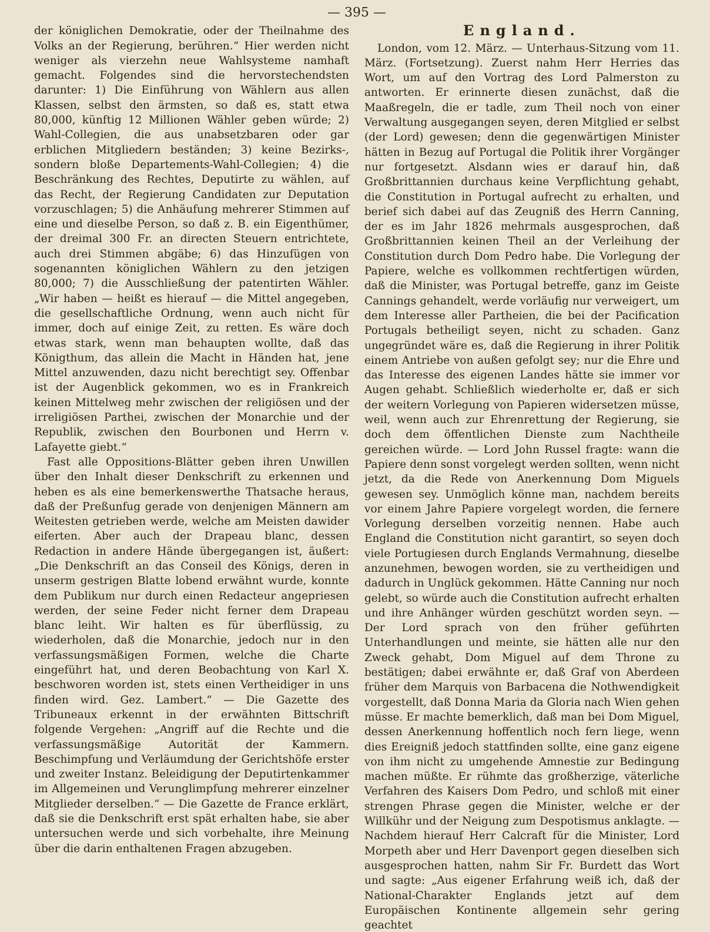— 395 —
der königlichen Demokratie, oder der Theilnahme des Volks an der Regierung, berühren.“ Hier werden nicht weniger als vierzehn neue Wahlsysteme namhaft gemacht. Folgendes sind die hervorstechendsten darunter: 1) Die Einführung von Wählern aus allen Klassen, selbst den ärmsten, so daß es, statt etwa 80,000, künftig 12 Millionen Wähler geben würde; 2) Wahl-Collegien, die aus unabsetzbaren oder gar erblichen Mitgliedern beständen; 3) keine Bezirks-, sondern bloße Departements-Wahl-Collegien; 4) die Beschränkung des Rechtes, Deputirte zu wählen, auf das Recht, der Regierung Candidaten zur Deputation vorzuschlagen; 5) die Anhäufung mehrerer Stimmen auf eine und dieselbe Person, so daß z. B. ein Eigenthümer, der dreimal 300 Fr. an directen Steuern entrichtete, auch drei Stimmen abgäbe; 6) das Hinzufügen von sogenannten königlichen Wählern zu den jetzigen 80,000; 7) die Ausschließung der patentirten Wähler. „Wir haben — heißt es hierauf — die Mittel angegeben, die gesellschaftliche Ordnung, wenn auch nicht für immer, doch auf einige Zeit, zu retten. Es wäre doch etwas stark, wenn man behaupten wollte, daß das Königthum, das allein die Macht in Händen hat, jene Mittel anzuwenden, dazu nicht berechtigt sey. Offenbar ist der Augenblick gekommen, wo es in Frankreich keinen Mittelweg mehr zwischen der religiösen und der irreligiösen Parthei, zwischen der Monarchie und der Republik, zwischen den Bourbonen und Herrn v. Lafayette giebt.“
Fast alle Oppositions-Blätter geben ihren Unwillen über den Inhalt dieser Denkschrift zu erkennen und heben es als eine bemerkenswerthe Thatsache heraus, daß der Preßunfug gerade von denjenigen Männern am Weitesten getrieben werde, welche am Meisten dawider eiferten. Aber auch der Drapeau blanc, dessen Redaction in andere Hände übergegangen ist, äußert: „Die Denkschrift an das Conseil des Königs, deren in unserm gestrigen Blatte lobend erwähnt wurde, konnte dem Publikum nur durch einen Redacteur angepriesen werden, der seine Feder nicht ferner dem Drapeau blanc leiht. Wir halten es für überflüssig, zu wiederholen, daß die Monarchie, jedoch nur in den verfassungsmäßigen Formen, welche die Charte eingeführt hat, und deren Beobachtung von Karl X. beschworen worden ist, stets einen Vertheidiger in uns finden wird. Gez. Lambert.“ — Die Gazette des Tribuneaux erkennt in der erwähnten Bittschrift folgende Vergehen: „Angriff auf die Rechte und die verfassungsmäßige Autorität der Kammern. Beschimpfung und Verläumdung der Gerichtshöfe erster und zweiter Instanz. Beleidigung der Deputirtenkammer im Allgemeinen und Verunglimpfung mehrerer einzelner Mitglieder derselben.“ — Die Gazette de France erklärt, daß sie die Denkschrift erst spät erhalten habe, sie aber untersuchen werde und sich vorbehalte, ihre Meinung über die darin enthaltenen Fragen abzugeben.
England.
London, vom 12. März. — Unterhaus-Sitzung vom 11. März. (Fortsetzung). Zuerst nahm Herr Herries das Wort, um auf den Vortrag des Lord Palmerston zu antworten. Er erinnerte diesen zunächst, daß die Maaßregeln, die er tadle, zum Theil noch von einer Verwaltung ausgegangen seyen, deren Mitglied er selbst (der Lord) gewesen; denn die gegenwärtigen Minister hätten in Bezug auf Portugal die Politik ihrer Vorgänger nur fortgesetzt. Alsdann wies er darauf hin, daß Großbrittannien durchaus keine Verpflichtung gehabt, die Constitution in Portugal aufrecht zu erhalten, und berief sich dabei auf das Zeugniß des Herrn Canning, der es im Jahr 1826 mehrmals ausgesprochen, daß Großbrittannien keinen Theil an der Verleihung der Constitution durch Dom Pedro habe. Die Vorlegung der Papiere, welche es vollkommen rechtfertigen würden, daß die Minister, was Portugal betreffe, ganz im Geiste Cannings gehandelt, werde vorläufig nur verweigert, um dem Interesse aller Partheien, die bei der Pacification Portugals betheiligt seyen, nicht zu schaden. Ganz ungegründet wäre es, daß die Regierung in ihrer Politik einem Antriebe von außen gefolgt sey; nur die Ehre und das Interesse des eigenen Landes hätte sie immer vor Augen gehabt. Schließlich wiederholte er, daß er sich der weitern Vorlegung von Papieren widersetzen müsse, weil, wenn auch zur Ehrenrettung der Regierung, sie doch dem öffentlichen Dienste zum Nachtheile gereichen würde. — Lord John Russel fragte: wann die Papiere denn sonst vorgelegt werden sollten, wenn nicht jetzt, da die Rede von Anerkennung Dom Miguels gewesen sey. Unmöglich könne man, nachdem bereits vor einem Jahre Papiere vorgelegt worden, die fernere Vorlegung derselben vorzeitig nennen. Habe auch England die Constitution nicht garantirt, so seyen doch viele Portugiesen durch Englands Vermahnung, dieselbe anzunehmen, bewogen worden, sie zu vertheidigen und dadurch in Unglück gekommen. Hätte Canning nur noch gelebt, so würde auch die Constitution aufrecht erhalten und ihre Anhänger würden geschützt worden seyn. — Der Lord sprach von den früher geführten Unterhandlungen und meinte, sie hätten alle nur den Zweck gehabt, Dom Miguel auf dem Throne zu bestätigen; dabei erwähnte er, daß Graf von Aberdeen früher dem Marquis von Barbacena die Nothwendigkeit vorgestellt, daß Donna Maria da Gloria nach Wien gehen müsse. Er machte bemerklich, daß man bei Dom Miguel, dessen Anerkennung hoffentlich noch fern liege, wenn dies Ereigniß jedoch stattfinden sollte, eine ganz eigene von ihm nicht zu umgehende Amnestie zur Bedingung machen müßte. Er rühmte das großherzige, väterliche Verfahren des Kaisers Dom Pedro, und schloß mit einer strengen Phrase gegen die Minister, welche er der Willkühr und der Neigung zum Despotismus anklagte. — Nachdem hierauf Herr Calcraft für die Minister, Lord Morpeth aber und Herr Davenport gegen dieselben sich ausgesprochen hatten, nahm Sir Fr. Burdett das Wort und sagte: „Aus eigener Erfahrung weiß ich, daß der National-Charakter Englands jetzt auf dem Europäischen Kontinente allgemein sehr gering geachtet